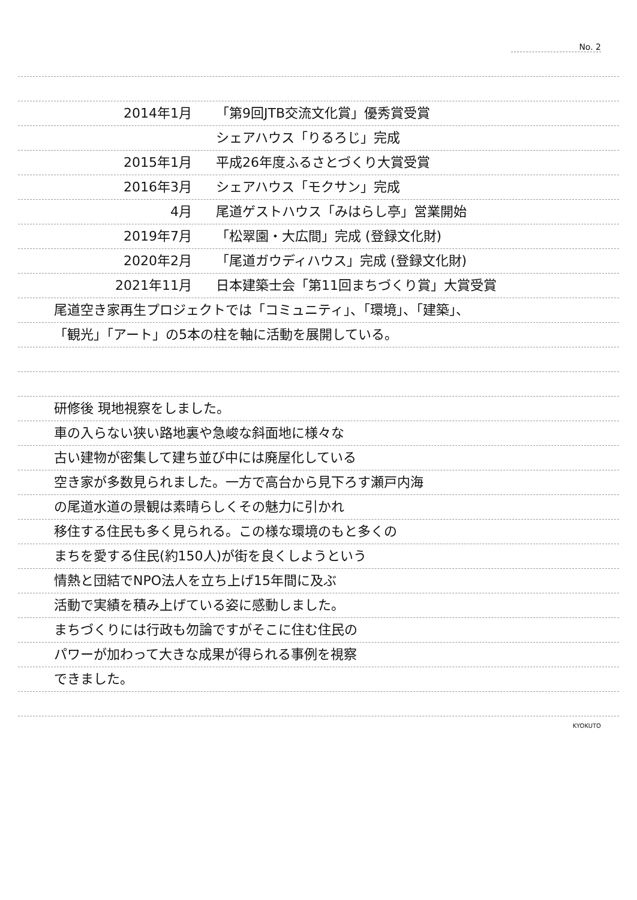No. 2
2014年1月 「第9回JTB交流文化賞」優秀賞受賞
シェアハウス「りるろじ」完成
2015年1月 平成26年度ふるさとづくり大賞受賞
2016年3月 シェアハウス「モクサン」完成
4月 尾道ゲストハウス「みはらし亭」営業開始
2019年7月 「松翠園・大広間」完成 (登録文化財)
2020年2月 「尾道ガウディハウス」完成 (登録文化財)
2021年11月 日本建築士会「第11回まちづくり賞」大賞受賞
尾道空き家再生プロジェクトでは「コミュニティ」、「環境」、「建築」、
「観光」「アート」の5本の柱を軸に活動を展開している。
研修後 現地視察をしました。
車の入らない狭い路地裏や急峻な斜面地に様々な
古い建物が密集して建ち並び中には廃屋化している
空き家が多数見られました。一方で高台から見下ろす瀬戸内海
の尾道水道の景観は素晴らしくその魅力に引かれ
移住する住民も多く見られる。この様な環境のもと多くの
まちを愛する住民(約150人)が街を良くしようという
情熱と団結でNPO法人を立ち上げ15年間に及ぶ
活動で実績を積み上げている姿に感動しました。
まちづくりには行政も勿論ですがそこに住む住民の
パワーが加わって大きな成果が得られる事例を視察
できました。
KYOKUTO